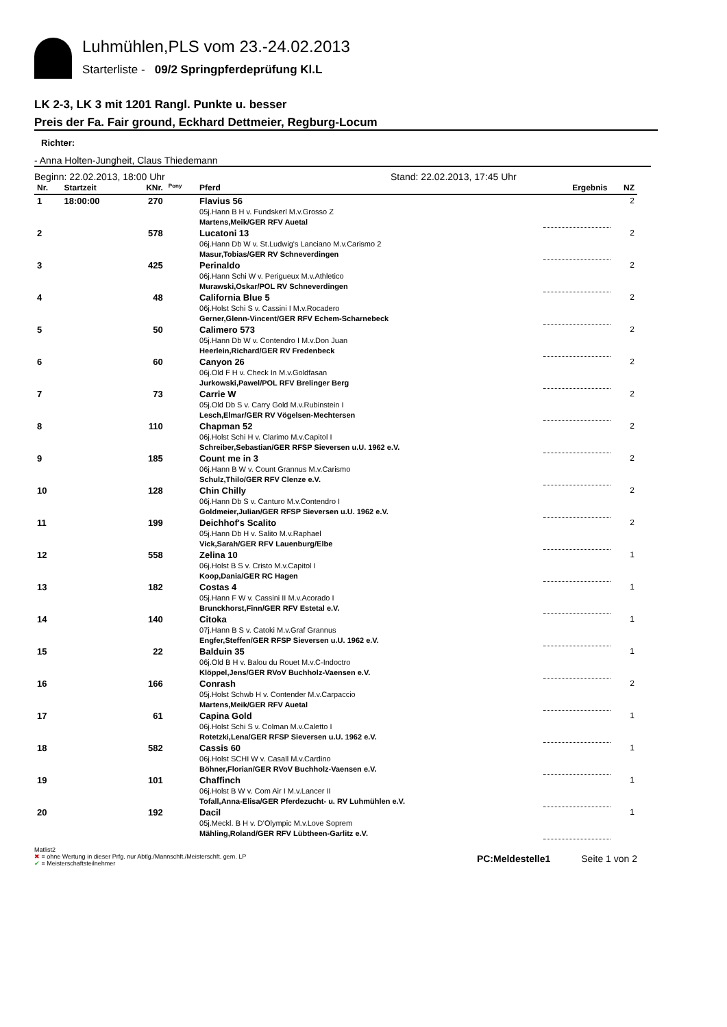Luhmühlen,PLS vom 23.-24.02.2013
Starterliste - 09/2 Springpferdeprüfung Kl.L
LK 2-3, LK 3 mit 1201 Rangl. Punkte u. besser
Preis der Fa. Fair ground, Eckhard Dettmeier, Regburg-Locum
Richter:
- Anna Holten-Jungheit, Claus Thiedemann
Beginn: 22.02.2013, 18:00 Uhr Stand: 22.02.2013, 17:45 Uhr
| Nr. | Startzeit | KNr. | <sup>Pony</sup> | Pferd | Ergebnis | NZ |
| --- | --- | --- | --- | --- | --- | --- |
| 1 | 18:00:00 | 270 | | Flavius 56 05j.Hann B H v. Fundskerl M.v.Grosso Z Martens,Meik/GER RFV Auetal | | 2 |
| 2 | | 578 | | Lucatoni 13 06j.Hann Db W v. St.Ludwig's Lanciano M.v.Carismo 2 Masur,Tobias/GER RV Schneverdingen | | 2 |
| 3 | | 425 | | Perinaldo 06j.Hann Schi W v. Perigueux M.v.Athletico Murawski,Oskar/POL RV Schneverdingen | | 2 |
| 4 | | 48 | | California Blue 5 06j.Holst Schi S v. Cassini I M.v.Rocadero Gerner,Glenn-Vincent/GER RFV Echem-Scharnebeck | | 2 |
| 5 | | 50 | | Calimero 573 05j.Hann Db W v. Contendro I M.v.Don Juan Heerlein,Richard/GER RV Fredenbeck | | 2 |
| 6 | | 60 | | Canyon 26 06j.Old F H v. Check In M.v.Goldfasan Jurkowski,Pawel/POL RFV Brelinger Berg | | 2 |
| 7 | | 73 | | Carrie W 05j.Old Db S v. Carry Gold M.v.Rubinstein I Lesch,Elmar/GER RV Vögelsen-Mechtersen | | 2 |
| 8 | | 110 | | Chapman 52 06j.Holst Schi H v. Clarimo M.v.Capitol I Schreiber,Sebastian/GER RFSP Sieversen u.U. 1962 e.V. | | 2 |
| 9 | | 185 | | Count me in 3 06j.Hann B W v. Count Grannus M.v.Carismo Schulz,Thilo/GER RFV Clenze e.V. | | 2 |
| 10 | | 128 | | Chin Chilly 06j.Hann Db S v. Canturo M.v.Contendro I Goldmeier,Julian/GER RFSP Sieversen u.U. 1962 e.V. | | 2 |
| 11 | | 199 | | Deichhof's Scalito 05j.Hann Db H v. Salito M.v.Raphael Vick,Sarah/GER RFV Lauenburg/Elbe | | 2 |
| 12 | | 558 | | Zelina 10 06j.Holst B S v. Cristo M.v.Capitol I Koop,Dania/GER RC Hagen | | 1 |
| 13 | | 182 | | Costas 4 05j.Hann F W v. Cassini II M.v.Acorado I Brunckhorst,Finn/GER RFV Estetal e.V. | | 1 |
| 14 | | 140 | | Citoka 07j.Hann B S v. Catoki M.v.Graf Grannus Engfer,Steffen/GER RFSP Sieversen u.U. 1962 e.V. | | 1 |
| 15 | | 22 | | Balduin 35 06j.Old B H v. Balou du Rouet M.v.C-Indoctro Klöppel,Jens/GER RVoV Buchholz-Vaensen e.V. | | 1 |
| 16 | | 166 | | Conrash 05j.Holst Schwb H v. Contender M.v.Carpaccio Martens,Meik/GER RFV Auetal | | 2 |
| 17 | | 61 | | Capina Gold 06j.Holst Schi S v. Colman M.v.Caletto I Rotetzki,Lena/GER RFSP Sieversen u.U. 1962 e.V. | | 1 |
| 18 | | 582 | | Cassis 60 06j.Holst SCHI W v. Casall M.v.Cardino Böhner,Florian/GER RVoV Buchholz-Vaensen e.V. | | 1 |
| 19 | | 101 | | Chaffinch 06j.Holst B W v. Com Air I M.v.Lancer II Tofall,Anna-Elisa/GER Pferdezucht- u. RV Luhmühlen e.V. | | 1 |
| 20 | | 192 | | Dacil 05j.Meckl. B H v. D'Olympic M.v.Love Soprem Mähling,Roland/GER RFV Lübtheen-Garlitz e.V. | | 1 |
Matlist2
✖ = ohne Wertung in dieser Prfg. nur Abtlg./Mannschft./Meisterschft. gem. LP
✔ = Meisterschaftsteilnehmer
PC:Meldestelle1 Seite 1 von 2